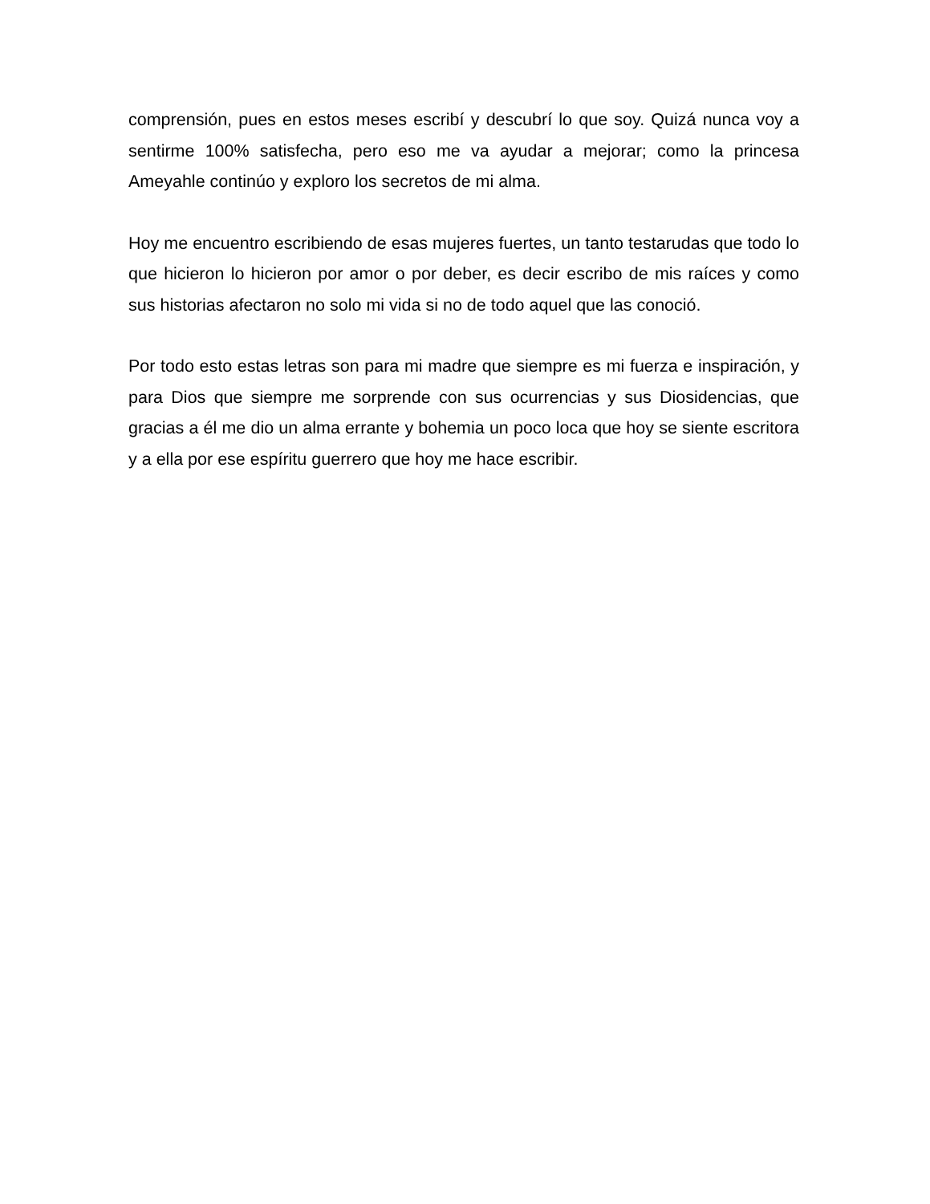comprensión, pues en estos meses escribí y descubrí lo que soy. Quizá nunca voy a sentirme 100% satisfecha, pero eso me va ayudar a mejorar; como la princesa Ameyahle continúo y exploro los secretos de mi alma.
Hoy me encuentro escribiendo de esas mujeres fuertes, un tanto testarudas que todo lo que hicieron lo hicieron por amor o por deber, es decir escribo de mis raíces y como sus historias afectaron no solo mi vida si no de todo aquel que las conoció.
Por todo esto estas letras son para mi madre que siempre es mi fuerza e inspiración, y para Dios que siempre me sorprende con sus ocurrencias y sus Diosidencias, que gracias a él me dio un alma errante y bohemia un poco loca que hoy se siente escritora y a ella por ese espíritu guerrero que hoy me hace escribir.